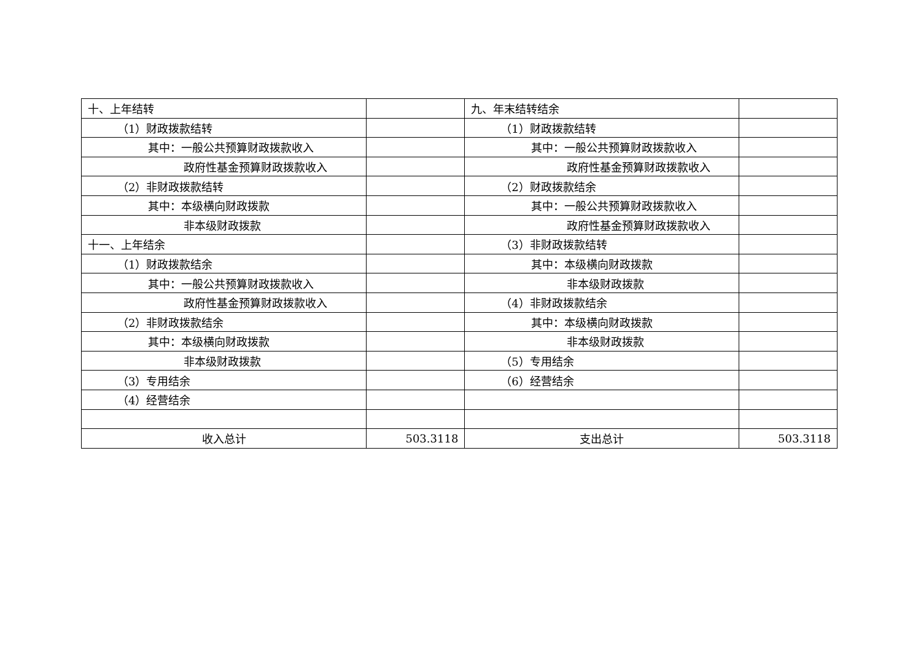| 十、上年结转 | | 九、年末结转结余 | |
| （1）财政拨款结转 | | （1）财政拨款结转 | |
| 其中：一般公共预算财政拨款收入 | | 其中：一般公共预算财政拨款收入 | |
| 政府性基金预算财政拨款收入 | | 政府性基金预算财政拨款收入 | |
| （2）非财政拨款结转 | | （2）财政拨款结余 | |
| 其中：本级横向财政拨款 | | 其中：一般公共预算财政拨款收入 | |
| 非本级财政拨款 | | 政府性基金预算财政拨款收入 | |
| 十一、上年结余 | | （3）非财政拨款结转 | |
| （1）财政拨款结余 | | 其中：本级横向财政拨款 | |
| 其中：一般公共预算财政拨款收入 | | 非本级财政拨款 | |
| 政府性基金预算财政拨款收入 | | （4）非财政拨款结余 | |
| （2）非财政拨款结余 | | 其中：本级横向财政拨款 | |
| 其中：本级横向财政拨款 | | 非本级财政拨款 | |
| 非本级财政拨款 | | （5）专用结余 | |
| （3）专用结余 | | （6）经营结余 | |
| （4）经营结余 | | | |
| 收入总计 | 503.3118 | 支出总计 | 503.3118 |